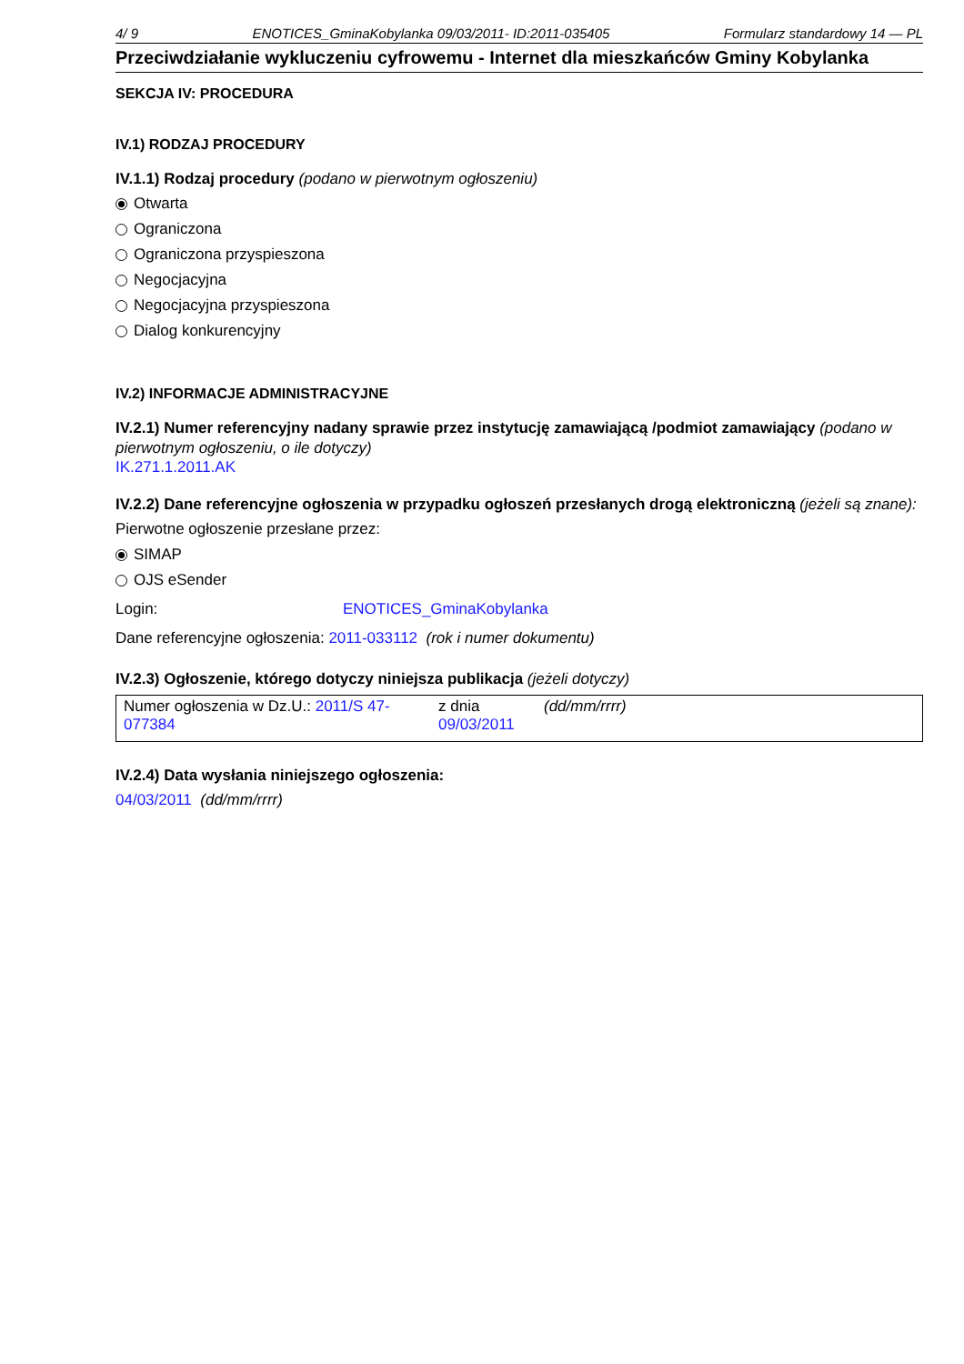4/ 9 ENOTICES_GminaKobylanka 09/03/2011- ID:2011-035405 Formularz standardowy 14 — PL
Przeciwdziałanie wykluczeniu cyfrowemu - Internet dla mieszkańców Gminy Kobylanka
SEKCJA IV: PROCEDURA
IV.1) RODZAJ PROCEDURY
IV.1.1) Rodzaj procedury (podano w pierwotnym ogłoszeniu)
Otwarta
Ograniczona
Ograniczona przyspieszona
Negocjacyjna
Negocjacyjna przyspieszona
Dialog konkurencyjny
IV.2) INFORMACJE ADMINISTRACYJNE
IV.2.1) Numer referencyjny nadany sprawie przez instytucję zamawiającą /podmiot zamawiający (podano w pierwotnym ogłoszeniu, o ile dotyczy)
IK.271.1.2011.AK
IV.2.2) Dane referencyjne ogłoszenia w przypadku ogłoszeń przesłanych drogą elektroniczną (jeżeli są znane):
Pierwotne ogłoszenie przesłane przez:
SIMAP
OJS eSender
Login: ENOTICES_GminaKobylanka
Dane referencyjne ogłoszenia: 2011-033112 (rok i numer dokumentu)
IV.2.3) Ogłoszenie, którego dotyczy niniejsza publikacja (jeżeli dotyczy)
| Numer ogłoszenia w Dz.U.: 2011/S 47-077384 | z dnia 09/03/2011 | (dd/mm/rrrr) |
IV.2.4) Data wysłania niniejszego ogłoszenia:
04/03/2011 (dd/mm/rrrr)